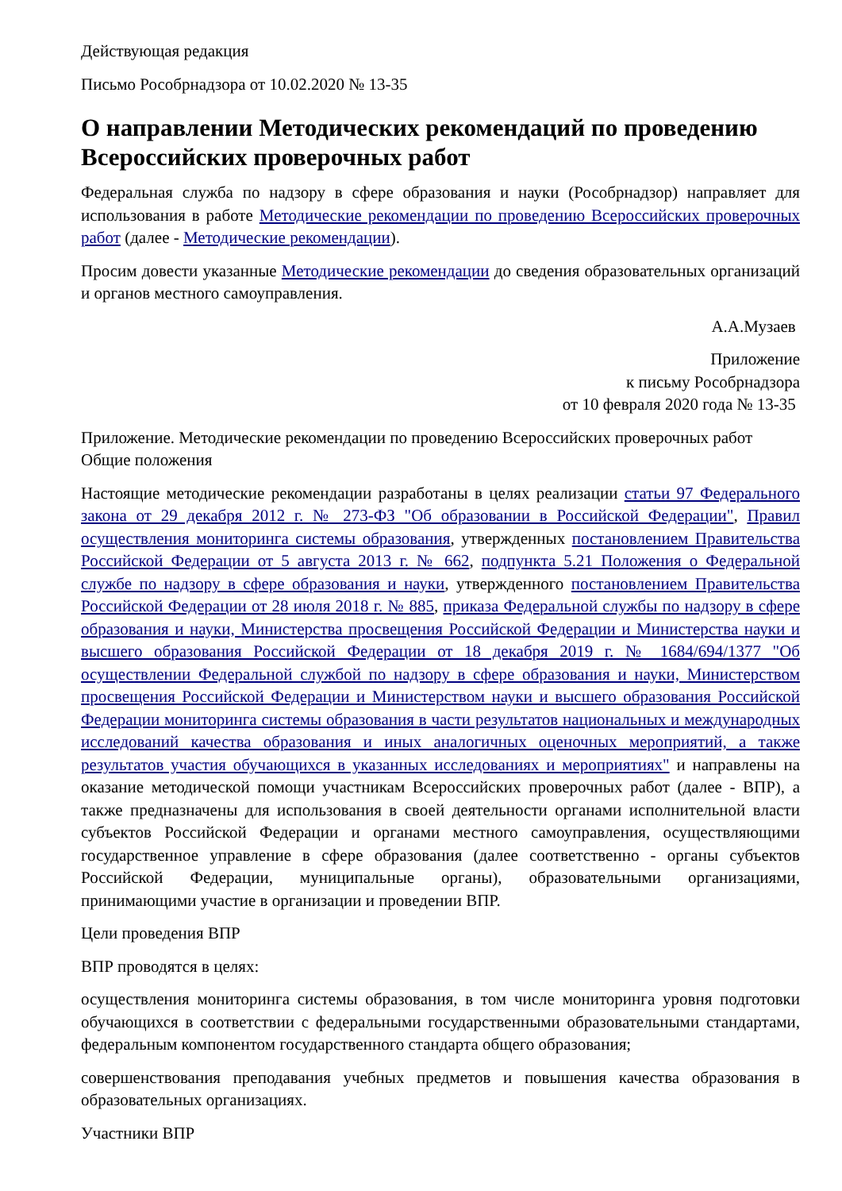Действующая редакция
Письмо Рособрнадзора от 10.02.2020 № 13-35
О направлении Методических рекомендаций по проведению Всероссийских проверочных работ
Федеральная служба по надзору в сфере образования и науки (Рособрнадзор) направляет для использования в работе Методические рекомендации по проведению Всероссийских проверочных работ (далее - Методические рекомендации).
Просим довести указанные Методические рекомендации до сведения образовательных организаций и органов местного самоуправления.
А.А.Музаев
Приложение
к письму Рособрнадзора
от 10 февраля 2020 года № 13-35
Приложение. Методические рекомендации по проведению Всероссийских проверочных работ
Общие положения
Настоящие методические рекомендации разработаны в целях реализации статьи 97 Федерального закона от 29 декабря 2012 г. № 273-ФЗ "Об образовании в Российской Федерации", Правил осуществления мониторинга системы образования, утвержденных постановлением Правительства Российской Федерации от 5 августа 2013 г. № 662, подпункта 5.21 Положения о Федеральной службе по надзору в сфере образования и науки, утвержденного постановлением Правительства Российской Федерации от 28 июля 2018 г. № 885, приказа Федеральной службы по надзору в сфере образования и науки, Министерства просвещения Российской Федерации и Министерства науки и высшего образования Российской Федерации от 18 декабря 2019 г. № 1684/694/1377 "Об осуществлении Федеральной службой по надзору в сфере образования и науки, Министерством просвещения Российской Федерации и Министерством науки и высшего образования Российской Федерации мониторинга системы образования в части результатов национальных и международных исследований качества образования и иных аналогичных оценочных мероприятий, а также результатов участия обучающихся в указанных исследованиях и мероприятиях" и направлены на оказание методической помощи участникам Всероссийских проверочных работ (далее - ВПР), а также предназначены для использования в своей деятельности органами исполнительной власти субъектов Российской Федерации и органами местного самоуправления, осуществляющими государственное управление в сфере образования (далее соответственно - органы субъектов Российской Федерации, муниципальные органы), образовательными организациями, принимающими участие в организации и проведении ВПР.
Цели проведения ВПР
ВПР проводятся в целях:
осуществления мониторинга системы образования, в том числе мониторинга уровня подготовки обучающихся в соответствии с федеральными государственными образовательными стандартами, федеральным компонентом государственного стандарта общего образования;
совершенствования преподавания учебных предметов и повышения качества образования в образовательных организациях.
Участники ВПР